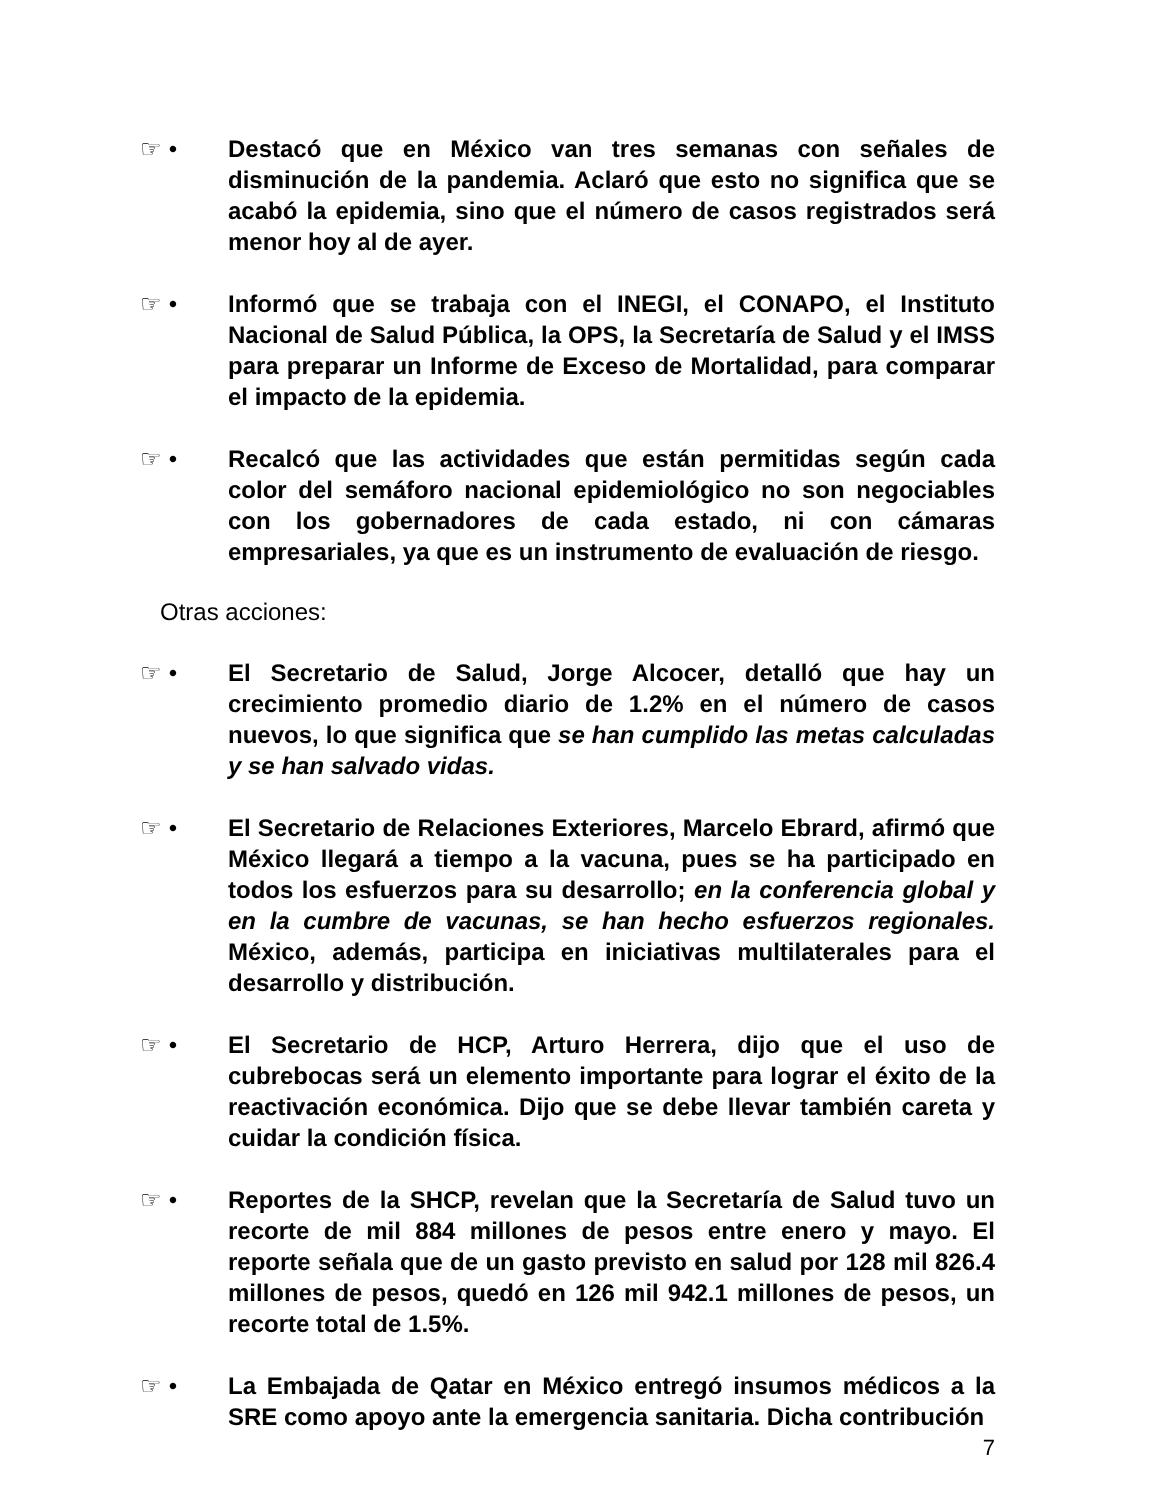☞ • Destacó que en México van tres semanas con señales de disminución de la pandemia. Aclaró que esto no significa que se acabó la epidemia, sino que el número de casos registrados será menor hoy al de ayer.
☞ • Informó que se trabaja con el INEGI, el CONAPO, el Instituto Nacional de Salud Pública, la OPS, la Secretaría de Salud y el IMSS para preparar un Informe de Exceso de Mortalidad, para comparar el impacto de la epidemia.
☞ • Recalcó que las actividades que están permitidas según cada color del semáforo nacional epidemiológico no son negociables con los gobernadores de cada estado, ni con cámaras empresariales, ya que es un instrumento de evaluación de riesgo.
Otras acciones:
☞ • El Secretario de Salud, Jorge Alcocer, detalló que hay un crecimiento promedio diario de 1.2% en el número de casos nuevos, lo que significa que se han cumplido las metas calculadas y se han salvado vidas.
☞ • El Secretario de Relaciones Exteriores, Marcelo Ebrard, afirmó que México llegará a tiempo a la vacuna, pues se ha participado en todos los esfuerzos para su desarrollo; en la conferencia global y en la cumbre de vacunas, se han hecho esfuerzos regionales. México, además, participa en iniciativas multilaterales para el desarrollo y distribución.
☞ • El Secretario de HCP, Arturo Herrera, dijo que el uso de cubrebocas será un elemento importante para lograr el éxito de la reactivación económica. Dijo que se debe llevar también careta y cuidar la condición física.
☞ • Reportes de la SHCP, revelan que la Secretaría de Salud tuvo un recorte de mil 884 millones de pesos entre enero y mayo. El reporte señala que de un gasto previsto en salud por 128 mil 826.4 millones de pesos, quedó en 126 mil 942.1 millones de pesos, un recorte total de 1.5%.
☞ • La Embajada de Qatar en México entregó insumos médicos a la SRE como apoyo ante la emergencia sanitaria. Dicha contribución
7